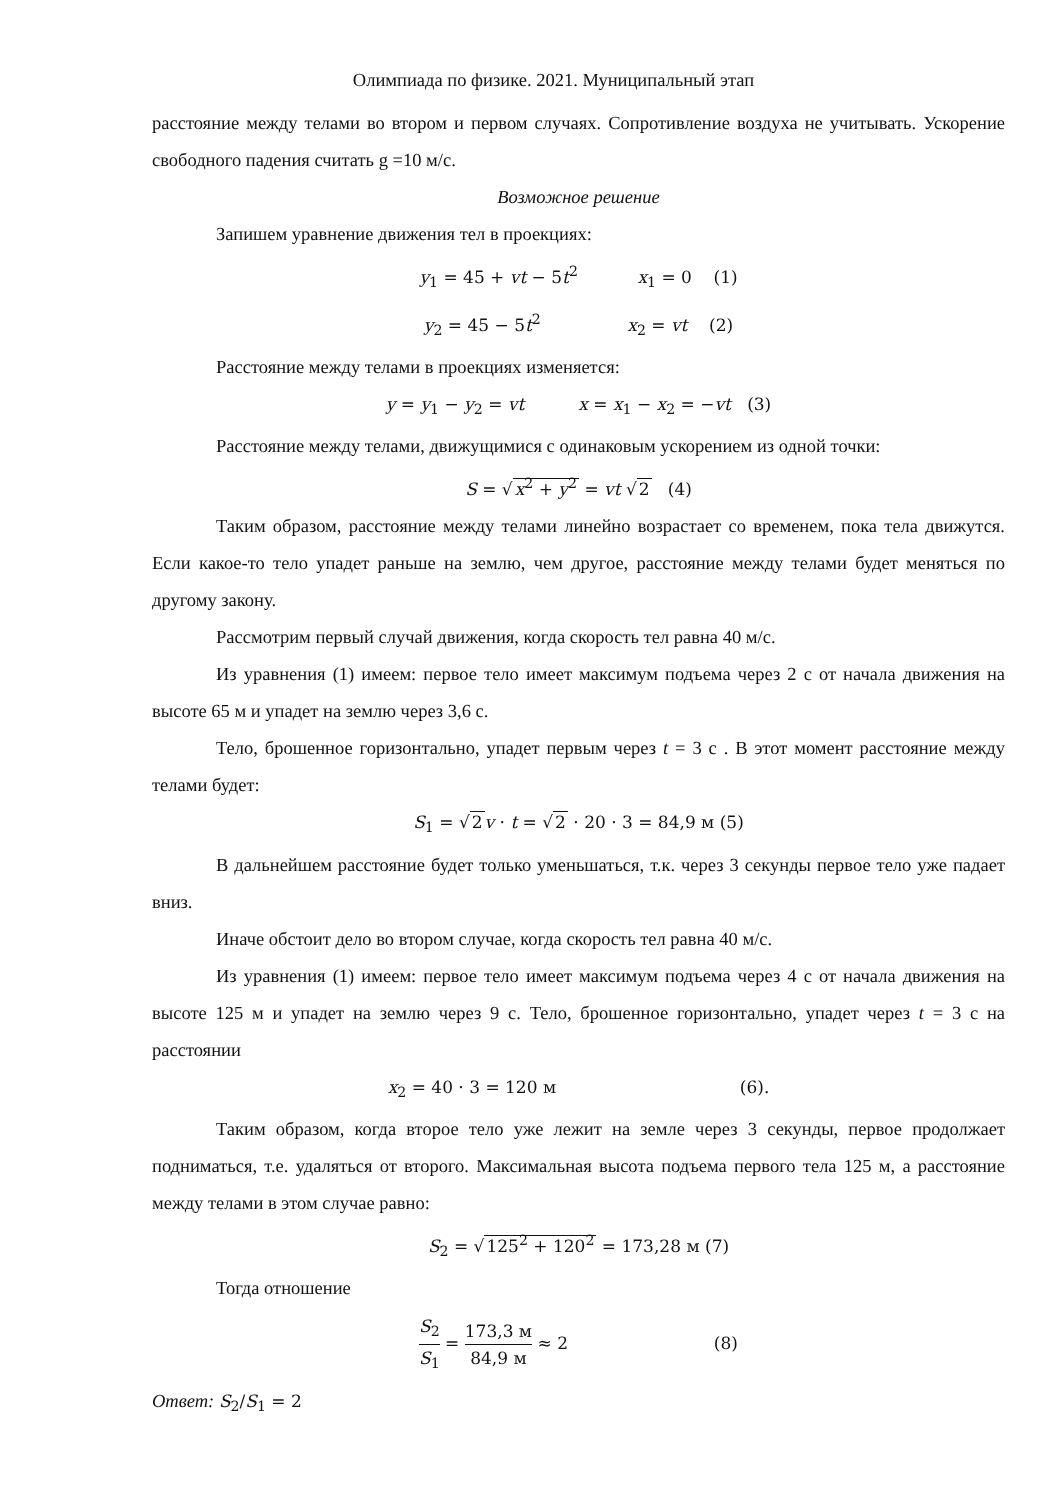Олимпиада по физике. 2021. Муниципальный этап
расстояние между телами во втором и первом случаях. Сопротивление воздуха не учитывать. Ускорение свободного падения считать g =10 м/с.
Возможное решение
Запишем уравнение движения тел в проекциях:
y<sub>1</sub> = 45 + vt − 5t<sup>2</sup> x<sub>1</sub> = 0 (1)
y<sub>2</sub> = 45 − 5t<sup>2</sup> x<sub>2</sub> = vt (2)
Расстояние между телами в проекциях изменяется:
y = y<sub>1</sub> − y<sub>2</sub> = vt x = x<sub>1</sub> − x<sub>2</sub> = −vt (3)
Расстояние между телами, движущимися с одинаковым ускорением из одной точки:
S = √x<sup>2</sup> + y<sup>2</sup> = vt √2 (4)
Таким образом, расстояние между телами линейно возрастает со временем, пока тела движутся. Если какое-то тело упадет раньше на землю, чем другое, расстояние между телами будет меняться по другому закону.
Рассмотрим первый случай движения, когда скорость тел равна 40 м/с.
Из уравнения (1) имеем: первое тело имеет максимум подъема через 2 с от начала движения на высоте 65 м и упадет на землю через 3,6 с.
Тело, брошенное горизонтально, упадет первым через t = 3 с . В этот момент расстояние между телами будет:
S<sub>1</sub> = √2 v · t = √2 · 20 · 3 = 84,9 м (5)
В дальнейшем расстояние будет только уменьшаться, т.к. через 3 секунды первое тело уже падает вниз.
Иначе обстоит дело во втором случае, когда скорость тел равна 40 м/с.
Из уравнения (1) имеем: первое тело имеет максимум подъема через 4 с от начала движения на высоте 125 м и упадет на землю через 9 с. Тело, брошенное горизонтально, упадет через t = 3 с на расстоянии
x<sub>2</sub> = 40 · 3 = 120 м (6).
Таким образом, когда второе тело уже лежит на земле через 3 секунды, первое продолжает подниматься, т.е. удаляться от второго. Максимальная высота подъема первого тела 125 м, а расстояние между телами в этом случае равно:
S<sub>2</sub> = √125<sup>2</sup> + 120<sup>2</sup> = 173,28 м (7)
Тогда отношение
S<sub>2</sub> S<sub>1</sub> = 173,3 м 84,9 м ≈ 2 (8)
Ответ: S<sub>2</sub>/S<sub>1</sub> = 2